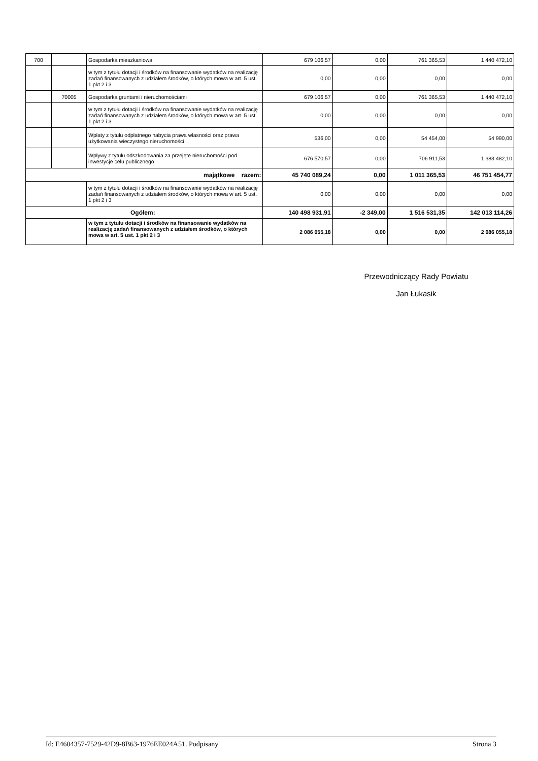| 700 | | Gospodarka mieszkaniowa | 679 106,57 | 0,00 | 761 365,53 | 1 440 472,10 |
| | | w tym z tytułu dotacji i środków na finansowanie wydatków na realizację zadań finansowanych z udziałem środków, o których mowa w art. 5 ust. 1 pkt 2 i 3 | 0,00 | 0,00 | 0,00 | 0,00 |
| | 70005 | Gospodarka gruntami i nieruchomościami | 679 106,57 | 0,00 | 761 365,53 | 1 440 472,10 |
| | | w tym z tytułu dotacji i środków na finansowanie wydatków na realizację zadań finansowanych z udziałem środków, o których mowa w art. 5 ust. 1 pkt 2 i 3 | 0,00 | 0,00 | 0,00 | 0,00 |
| | | Wpłaty z tytułu odpłatnego nabycia prawa własności oraz prawa użytkowania wieczystego nieruchomości | 536,00 | 0,00 | 54 454,00 | 54 990,00 |
| | | Wpływy z tytułu odszkodowania za przejęte nieruchomości pod inwestycje celu publicznego | 676 570,57 | 0,00 | 706 911,53 | 1 383 482,10 |
| majątkowe razem: | | | 45 740 089,24 | 0,00 | 1 011 365,53 | 46 751 454,77 |
| | | w tym z tytułu dotacji i środków na finansowanie wydatków na realizację zadań finansowanych z udziałem środków, o których mowa w art. 5 ust. 1 pkt 2 i 3 | 0,00 | 0,00 | 0,00 | 0,00 |
| Ogółem: | | | 140 498 931,91 | -2 349,00 | 1 516 531,35 | 142 013 114,26 |
| | | w tym z tytułu dotacji i środków na finansowanie wydatków na realizację zadań finansowanych z udziałem środków, o których mowa w art. 5 ust. 1 pkt 2 i 3 | 2 086 055,18 | 0,00 | 0,00 | 2 086 055,18 |
Przewodniczący Rady Powiatu
Jan Łukasik
Id: E4604357-7529-42D9-8B63-1976EE024A51. Podpisany Strona 3